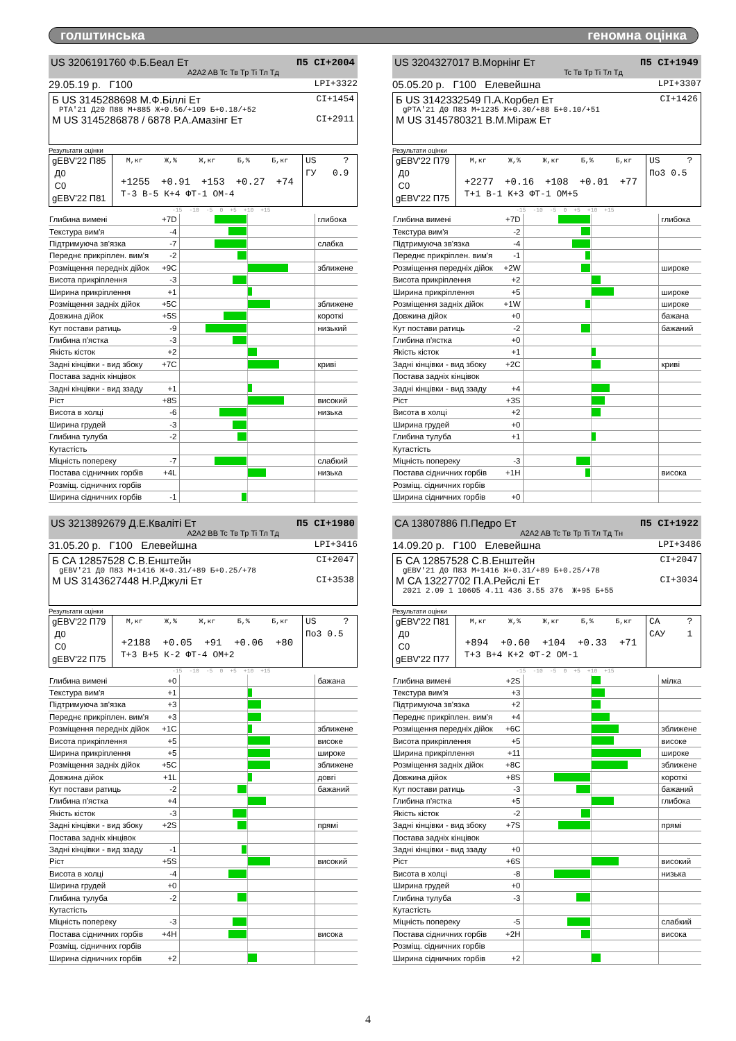голштинська геномна оцінка
US 3206191760 Ф.Б.Беал Ет П5 CI+2004
A2A2 AB Tc Тв Тр Ti Тл Тд
29.05.19 р. Г100 LPI+3322
Б US 3145288698 М.Ф.Біллі Ет CI+1454
PTA'21 Д20 П88 М+885 Ж+0.56/+109 Б+0.18/+52
М US 3145286878 / 6878 Р.А.Амазінг Ет CI+2911
Результати оцінки
| gEBV'22 П85 Д0 С0 gEBV'22 П81 | М,кг Ж,% Ж,кг Б,% Б,кг +1255 +0.91 +153 +0.27 +74 Т-3 В-5 К+4 ФТ-1 ОМ-4 | US ? ГУ 0.9 |
-15 -10 -5 0 +5 +10 +15
| Глибина вимені | +7D | | глибока |
| Текстура вим'я | -4 | | |
| Підтримуюча зв'язка | -7 | | слабка |
| Переднє прикріплен. вим'я | -2 | | |
| Розміщення передніх дійок | +9C | | зближене |
| Висота прикріплення | -3 | | |
| Ширина прикріплення | +1 | | |
| Розміщення задніх дійок | +5C | | зближене |
| Довжина дійок | +5S | | короткі |
| Кут постави ратиць | -9 | | низький |
| Глибина п'ястка | -3 | | |
| Якість кісток | +2 | | |
| Задні кінцівки - вид збоку | +7C | | криві |
| Постава задніх кінцівок | | | |
| Задні кінцівки - вид ззаду | +1 | | |
| Ріст | +8S | | високий |
| Висота в холці | -6 | | низька |
| Ширина грудей | -3 | | |
| Глибина тулуба | -2 | | |
| Кутастість | | | |
| Міцність попереку | -7 | | слабкий |
| Постава сідничних горбів | +4L | | низька |
| Розміщ. сідничних горбів | | | |
| Ширина сідничних горбів | -1 | | |
US 3204327017 В.Морнінг Ет П5 CI+1949
Tc Тв Тр Ti Тл Тд
05.05.20 р. Г100 Елевейшна LPI+3307
Б US 3142332549 П.А.Корбел Ет CI+1426
gPTA'21 Д0 П83 М+1235 Ж+0.30/+88 Б+0.10/+51
М US 3145780321 В.М.Міраж Ет
Результати оцінки
| gEBV'22 П79 Д0 С0 gEBV'22 П75 | М,кг Ж,% Ж,кг Б,% Б,кг +2277 +0.16 +108 +0.01 +77 Т+1 В-1 К+3 ФТ-1 ОМ+5 | US ? По3 0.5 |
-15 -10 -5 0 +5 +10 +15
| Глибина вимені | +7D | | глибока |
| Текстура вим'я | -2 | | |
| Підтримуюча зв'язка | -4 | | |
| Переднє прикріплен. вим'я | -1 | | |
| Розміщення передніх дійок | +2W | | широке |
| Висота прикріплення | +2 | | |
| Ширина прикріплення | +5 | | широке |
| Розміщення задніх дійок | +1W | | широке |
| Довжина дійок | +0 | | бажана |
| Кут постави ратиць | -2 | | бажаний |
| Глибина п'ястка | +0 | | |
| Якість кісток | +1 | | |
| Задні кінцівки - вид збоку | +2C | | криві |
| Постава задніх кінцівок | | | |
| Задні кінцівки - вид ззаду | +4 | | |
| Ріст | +3S | | |
| Висота в холці | +2 | | |
| Ширина грудей | +0 | | |
| Глибина тулуба | +1 | | |
| Кутастість | | | |
| Міцність попереку | -3 | | |
| Постава сідничних горбів | +1H | | висока |
| Розміщ. сідничних горбів | | | |
| Ширина сідничних горбів | +0 | | |
US 3213892679 Д.Е.Кваліті Ет П5 CI+1980
A2A2 BB Tc Тв Тр Ti Тл Тд
31.05.20 р. Г100 Елевейшна LPI+3416
Б CA 12857528 С.В.Енштейн CI+2047
gEBV'21 Д0 П83 М+1416 Ж+0.31/+89 Б+0.25/+78
М US 3143627448 Н.Р.Джулі Ет CI+3538
Результати оцінки
| gEBV'22 П79 Д0 С0 gEBV'22 П75 | М,кг Ж,% Ж,кг Б,% Б,кг +2188 +0.05 +91 +0.06 +80 Т+3 В+5 К-2 ФТ-4 ОМ+2 | US ? По3 0.5 |
-15 -10 -5 0 +5 +10 +15
| Глибина вимені | +0 | | бажана |
| Текстура вим'я | +1 | | |
| Підтримуюча зв'язка | +3 | | |
| Переднє прикріплен. вим'я | +3 | | |
| Розміщення передніх дійок | +1C | | зближене |
| Висота прикріплення | +5 | | високе |
| Ширина прикріплення | +5 | | широке |
| Розміщення задніх дійок | +5C | | зближене |
| Довжина дійок | +1L | | довгі |
| Кут постави ратиць | -2 | | бажаний |
| Глибина п'ястка | +4 | | |
| Якість кісток | -3 | | |
| Задні кінцівки - вид збоку | +2S | | прямі |
| Постава задніх кінцівок | | | |
| Задні кінцівки - вид ззаду | -1 | | |
| Ріст | +5S | | високий |
| Висота в холці | -4 | | |
| Ширина грудей | +0 | | |
| Глибина тулуба | -2 | | |
| Кутастість | | | |
| Міцність попереку | -3 | | |
| Постава сідничних горбів | +4H | | висока |
| Розміщ. сідничних горбів | | | |
| Ширина сідничних горбів | +2 | | |
CA 13807886 П.Педро Ет П5 CI+1922
A2A2 AB Tc Тв Тр Ti Тл Тд Тн
14.09.20 р. Г100 Елевейшна LPI+3486
Б CA 12857528 С.В.Енштейн CI+2047
gEBV'21 Д0 П83 М+1416 Ж+0.31/+89 Б+0.25/+78
М CA 13227702 П.А.Рейслі Ет CI+3034
2021 2.09 1 10605 4.11 436 3.55 376 Ж+95 Б+55
Результати оцінки
| gEBV'22 П81 Д0 С0 gEBV'22 П77 | М,кг Ж,% Ж,кг Б,% Б,кг +894 +0.60 +104 +0.33 +71 Т+3 В+4 К+2 ФТ-2 ОМ-1 | CA ? САУ 1 |
-15 -10 -5 0 +5 +10 +15
| Глибина вимені | +2S | | мілка |
| Текстура вим'я | +3 | | |
| Підтримуюча зв'язка | +2 | | |
| Переднє прикріплен. вим'я | +4 | | |
| Розміщення передніх дійок | +6C | | зближене |
| Висота прикріплення | +5 | | високе |
| Ширина прикріплення | +11 | | широке |
| Розміщення задніх дійок | +8C | | зближене |
| Довжина дійок | +8S | | короткі |
| Кут постави ратиць | -3 | | бажаний |
| Глибина п'ястка | +5 | | глибока |
| Якість кісток | -2 | | |
| Задні кінцівки - вид збоку | +7S | | прямі |
| Постава задніх кінцівок | | | |
| Задні кінцівки - вид ззаду | +0 | | |
| Ріст | +6S | | високий |
| Висота в холці | -8 | | низька |
| Ширина грудей | +0 | | |
| Глибина тулуба | -3 | | |
| Кутастість | | | |
| Міцність попереку | -5 | | слабкий |
| Постава сідничних горбів | +2H | | висока |
| Розміщ. сідничних горбів | | | |
| Ширина сідничних горбів | +2 | | |
4